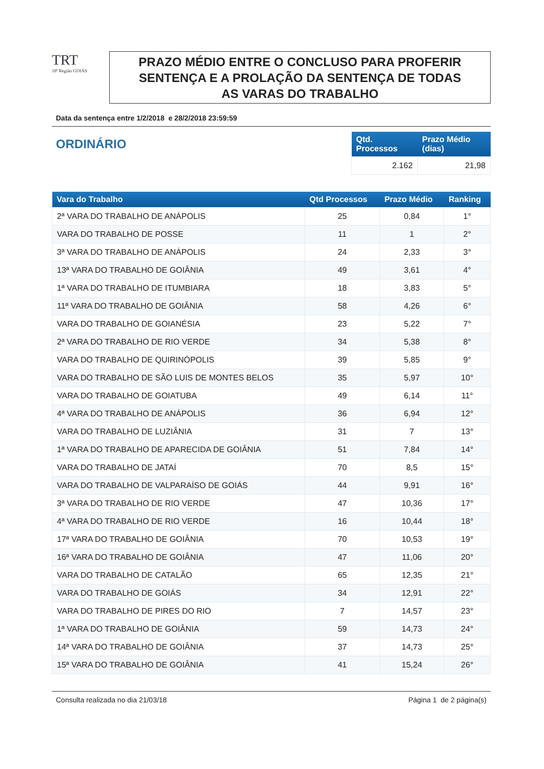TRT
18ª Região GOIÁS
PRAZO MÉDIO ENTRE O CONCLUSO PARA PROFERIR
SENTENÇA E A PROLAÇÃO DA SENTENÇA DE TODAS
AS VARAS DO TRABALHO
Data da sentença entre 1/2/2018 e 28/2/2018 23:59:59
ORDINÁRIO
| Qtd. Processos | Prazo Médio (dias) |
| --- | --- |
| 2.162 | 21,98 |
| Vara do Trabalho | Qtd Processos | Prazo Médio | Ranking |
| --- | --- | --- | --- |
| 2ª VARA DO TRABALHO DE ANÁPOLIS | 25 | 0,84 | 1° |
| VARA DO TRABALHO DE POSSE | 11 | 1 | 2° |
| 3ª VARA DO TRABALHO DE ANÁPOLIS | 24 | 2,33 | 3° |
| 13ª VARA DO TRABALHO DE GOIÂNIA | 49 | 3,61 | 4° |
| 1ª VARA DO TRABALHO DE ITUMBIARA | 18 | 3,83 | 5° |
| 11ª VARA DO TRABALHO DE GOIÂNIA | 58 | 4,26 | 6° |
| VARA DO TRABALHO DE GOIANÉSIA | 23 | 5,22 | 7° |
| 2ª VARA DO TRABALHO DE RIO VERDE | 34 | 5,38 | 8° |
| VARA DO TRABALHO DE QUIRINÓPOLIS | 39 | 5,85 | 9° |
| VARA DO TRABALHO DE SÃO LUIS DE MONTES BELOS | 35 | 5,97 | 10° |
| VARA DO TRABALHO DE GOIATUBA | 49 | 6,14 | 11° |
| 4ª VARA DO TRABALHO DE ANÁPOLIS | 36 | 6,94 | 12° |
| VARA DO TRABALHO DE LUZIÂNIA | 31 | 7 | 13° |
| 1ª VARA DO TRABALHO DE APARECIDA DE GOIÂNIA | 51 | 7,84 | 14° |
| VARA DO TRABALHO DE JATAÍ | 70 | 8,5 | 15° |
| VARA DO TRABALHO DE VALPARAÍSO DE GOIÁS | 44 | 9,91 | 16° |
| 3ª VARA DO TRABALHO DE RIO VERDE | 47 | 10,36 | 17° |
| 4ª VARA DO TRABALHO DE RIO VERDE | 16 | 10,44 | 18° |
| 17ª VARA DO TRABALHO DE GOIÂNIA | 70 | 10,53 | 19° |
| 16ª VARA DO TRABALHO DE GOIÂNIA | 47 | 11,06 | 20° |
| VARA DO TRABALHO DE CATALÃO | 65 | 12,35 | 21° |
| VARA DO TRABALHO DE GOIÁS | 34 | 12,91 | 22° |
| VARA DO TRABALHO DE PIRES DO RIO | 7 | 14,57 | 23° |
| 1ª VARA DO TRABALHO DE GOIÂNIA | 59 | 14,73 | 24° |
| 14ª VARA DO TRABALHO DE GOIÂNIA | 37 | 14,73 | 25° |
| 15ª VARA DO TRABALHO DE GOIÂNIA | 41 | 15,24 | 26° |
Consulta realizada no dia 21/03/18 Página 1 de 2 página(s)